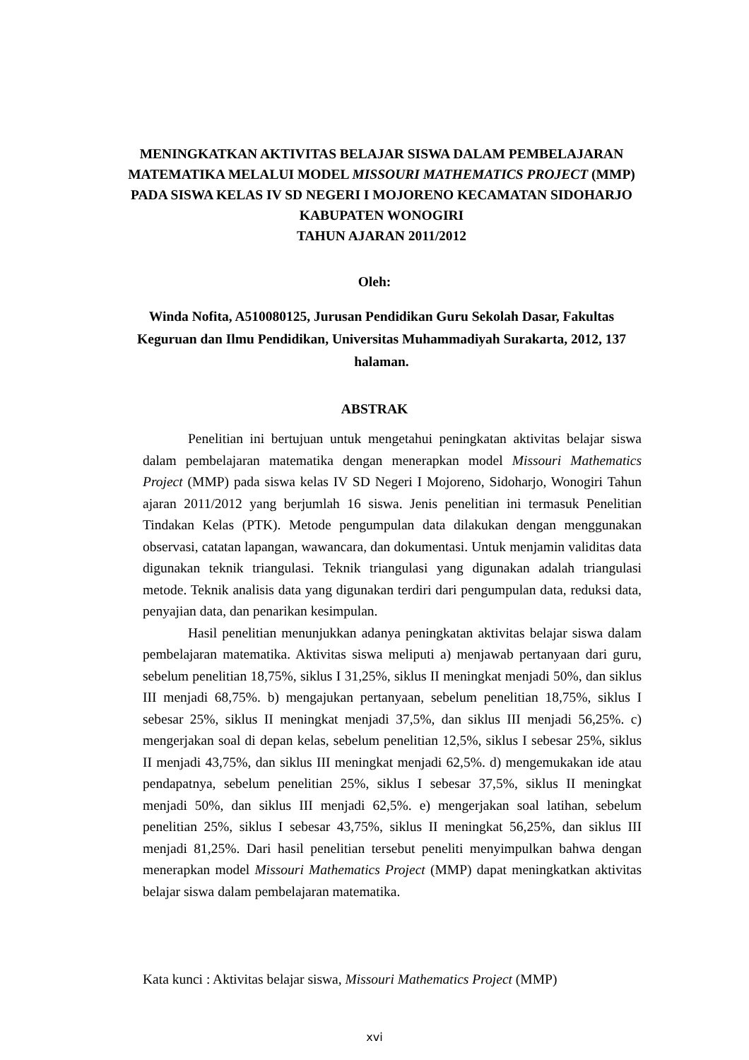MENINGKATKAN AKTIVITAS BELAJAR SISWA DALAM PEMBELAJARAN MATEMATIKA MELALUI MODEL MISSOURI MATHEMATICS PROJECT (MMP) PADA SISWA KELAS IV SD NEGERI I MOJORENO KECAMATAN SIDOHARJO KABUPATEN WONOGIRI
TAHUN AJARAN 2011/2012
Oleh:
Winda Nofita, A510080125, Jurusan Pendidikan Guru Sekolah Dasar, Fakultas Keguruan dan Ilmu Pendidikan, Universitas Muhammadiyah Surakarta, 2012, 137 halaman.
ABSTRAK
Penelitian ini bertujuan untuk mengetahui peningkatan aktivitas belajar siswa dalam pembelajaran matematika dengan menerapkan model Missouri Mathematics Project (MMP) pada siswa kelas IV SD Negeri I Mojoreno, Sidoharjo, Wonogiri Tahun ajaran 2011/2012 yang berjumlah 16 siswa. Jenis penelitian ini termasuk Penelitian Tindakan Kelas (PTK). Metode pengumpulan data dilakukan dengan menggunakan observasi, catatan lapangan, wawancara, dan dokumentasi. Untuk menjamin validitas data digunakan teknik triangulasi. Teknik triangulasi yang digunakan adalah triangulasi metode. Teknik analisis data yang digunakan terdiri dari pengumpulan data, reduksi data, penyajian data, dan penarikan kesimpulan.
Hasil penelitian menunjukkan adanya peningkatan aktivitas belajar siswa dalam pembelajaran matematika. Aktivitas siswa meliputi a) menjawab pertanyaan dari guru, sebelum penelitian 18,75%, siklus I 31,25%, siklus II meningkat menjadi 50%, dan siklus III menjadi 68,75%. b) mengajukan pertanyaan, sebelum penelitian 18,75%, siklus I sebesar 25%, siklus II meningkat menjadi 37,5%, dan siklus III menjadi 56,25%. c) mengerjakan soal di depan kelas, sebelum penelitian 12,5%, siklus I sebesar 25%, siklus II menjadi 43,75%, dan siklus III meningkat menjadi 62,5%. d) mengemukakan ide atau pendapatnya, sebelum penelitian 25%, siklus I sebesar 37,5%, siklus II meningkat menjadi 50%, dan siklus III menjadi 62,5%. e) mengerjakan soal latihan, sebelum penelitian 25%, siklus I sebesar 43,75%, siklus II meningkat 56,25%, dan siklus III menjadi 81,25%. Dari hasil penelitian tersebut peneliti menyimpulkan bahwa dengan menerapkan model Missouri Mathematics Project (MMP) dapat meningkatkan aktivitas belajar siswa dalam pembelajaran matematika.
Kata kunci : Aktivitas belajar siswa, Missouri Mathematics Project (MMP)
xvi